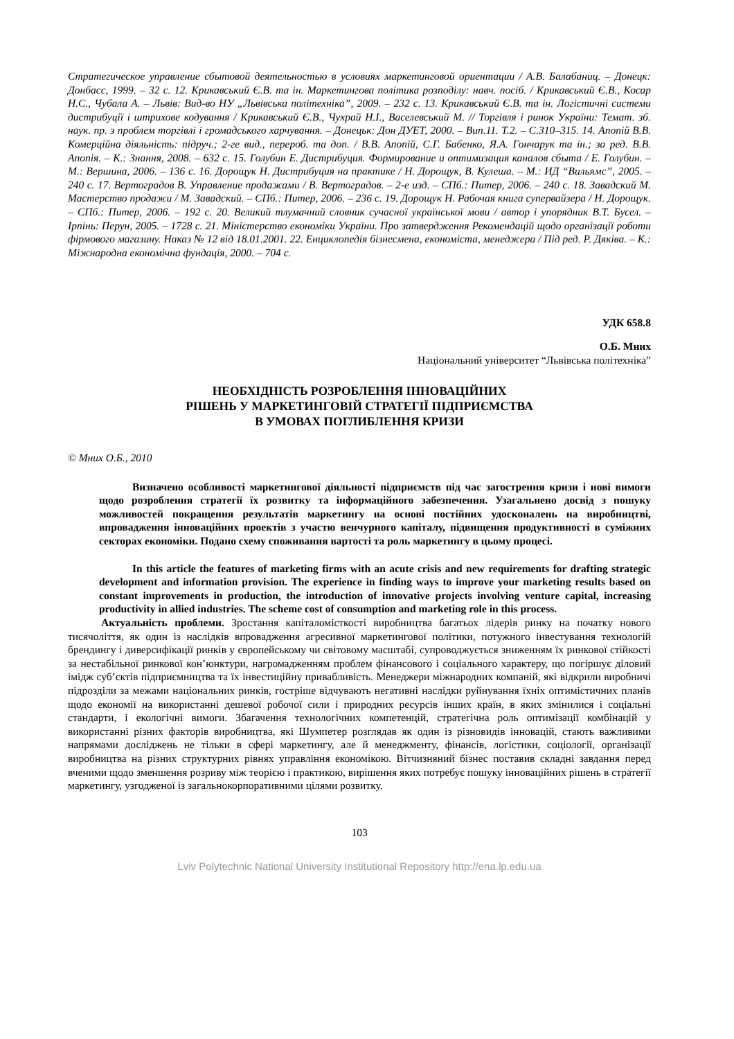Стратегическое управление сбытовой деятельностью в условиях маркетинговой ориентации / А.В. Балабаниц. – Донецк: Донбасс, 1999. – 32 с. 12. Крикавський Є.В. та ін. Маркетингова політика розподілу: навч. посіб. / Крикавський Є.В., Косар Н.С., Чубала А. – Львів: Вид-во НУ „Львівська політехніка”, 2009. – 232 с. 13. Крикавський Є.В. та ін. Логістичні системи дистрибуції і штрихове кодування / Крикавський Є.В., Чухрай Н.І., Васелевський М. // Торгівля і ринок України: Темат. зб. наук. пр. з проблем торгівлі і громадського харчування. – Донецьк: Дон ДУЕТ, 2000. – Вип.11. Т.2. – С.310–315. 14. Апопій В.В. Комерційна діяльність: підруч.; 2-ге вид., перероб. та доп. / В.В. Апопій, С.Г. Бабенко, Я.А. Гончарук та ін.; за ред. В.В. Апопія. – К.: Знання, 2008. – 632 с. 15. Голубин Е. Дистрибуция. Формирование и оптимизация каналов сбыта / Е. Голубин. –М.: Вершина, 2006. – 136 с. 16. Дорощук Н. Дистрибуция на практике / Н. Дорощук, В. Кулеша. – М.: ИД “Вильямс”, 2005. – 240 с. 17. Вертоградов В. Управление продажами / В. Вертоградов. – 2-е изд. – СПб.: Питер, 2006. – 240 с. 18. Завадский М. Мастерство продажи / М. Завадский. – СПб.: Питер, 2006. – 236 с. 19. Дорощук Н. Рабочая книга супервайзера / Н. Дорощук. – СПб.: Питер, 2006. – 192 с. 20. Великий тлумачний словник сучасної української мови / автор і упорядник В.Т. Бусел. – Ірпінь: Перун, 2005. – 1728 с. 21. Міністерство економіки України. Про затвердження Рекомендацій щодо організації роботи фірмового магазину. Наказ № 12 від 18.01.2001. 22. Енциклопедія бізнесмена, економіста, менеджера / Під ред. Р. Дяківа. – К.: Міжнародна економічна фундація, 2000. – 704 с.
УДК 658.8
О.Б. Мних
Національний університет “Львівська політехніка”
НЕОБХІДНІСТЬ РОЗРОБЛЕННЯ ІННОВАЦІЙНИХ
РІШЕНЬ У МАРКЕТИНГОВІЙ СТРАТЕГІЇ ПІДПРИЄМСТВА
В УМОВАХ ПОГЛИБЛЕННЯ КРИЗИ
© Мних О.Б., 2010
Визначено особливості маркетингової діяльності підприємств під час загострення кризи і нові вимоги щодо розроблення стратегії їх розвитку та інформаційного забезпечення. Узагальнено досвід з пошуку можливостей покращення результатів маркетингу на основі постійних удосконалень на виробництві, впровадження інноваційних проектів з участю венчурного капіталу, підвищення продуктивності в суміжних секторах економіки. Подано схему споживання вартості та роль маркетингу в цьому процесі.
In this article the features of marketing firms with an acute crisis and new requirements for drafting strategic development and information provision. The experience in finding ways to improve your marketing results based on constant improvements in production, the introduction of innovative projects involving venture capital, increasing productivity in allied industries. The scheme cost of consumption and marketing role in this process.
Актуальність проблеми. Зростання капіталомісткості виробництва багатьох лідерів ринку на початку нового тисячоліття, як один із наслідків впровадження агресивної маркетингової політики, потужного інвестування технологій брендингу і диверсифікації ринків у європейському чи світовому масштабі, супроводжується зниженням їх ринкової стійкості за нестабільної ринкової кон’юнктури, нагромадженням проблем фінансового і соціального характеру, що погіршує діловий імідж суб’єктів підприємництва та їх інвестиційну привабливість. Менеджери міжнародних компаній, які відкрили виробничі підрозділи за межами національних ринків, гостріше відчувають негативні наслідки руйнування їхніх оптимістичних планів щодо економії на використанні дешевої робочої сили і природних ресурсів інших країн, в яких змінилися і соціальні стандарти, і екологічні вимоги. Збагачення технологічних компетенцій, стратегічна роль оптимізації комбінацій у використанні різних факторів виробництва, які Шумпетер розглядав як один із різновидів інновацій, стають важливими напрямами досліджень не тільки в сфері маркетингу, але й менеджменту, фінансів, логістики, соціології, організації виробництва на різних структурних рівнях управління економікою. Вітчизняний бізнес поставив складні завдання перед вченими щодо зменшення розриву між теорією і практикою, вирішення яких потребує пошуку інноваційних рішень в стратегії маркетингу, узгодженої із загальнокорпоративними цілями розвитку.
103
Lviv Polytechnic National University Institutional Repository http://ena.lp.edu.ua